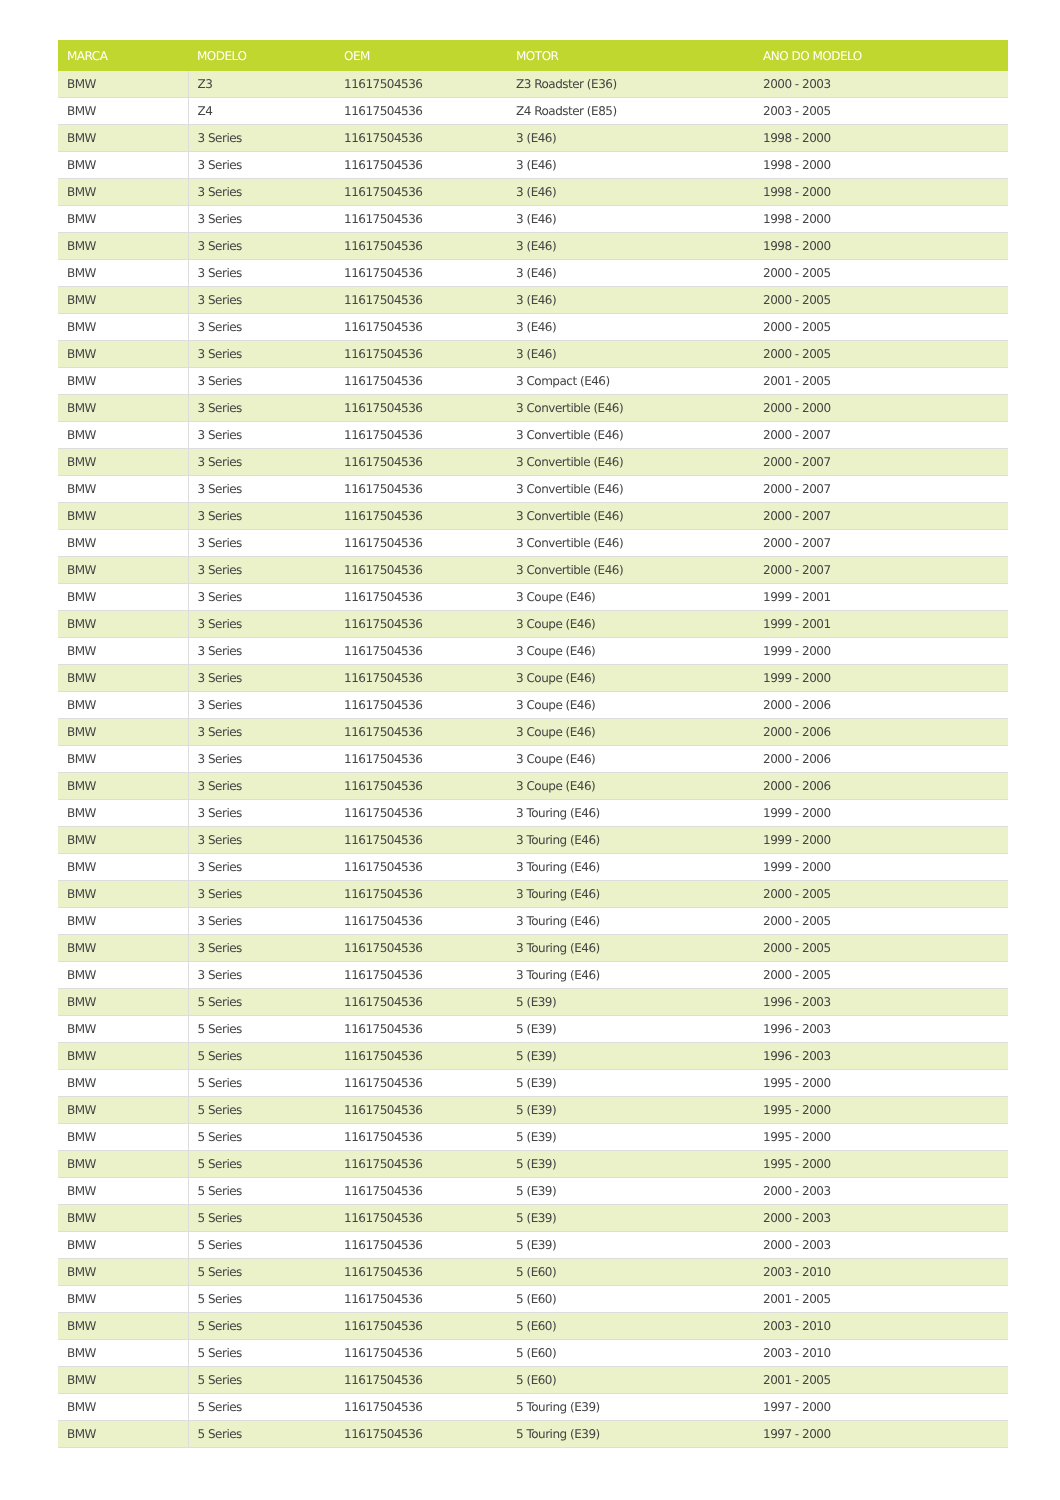| MARCA | MODELO | OEM | MOTOR | ANO DO MODELO |
| --- | --- | --- | --- | --- |
| BMW | Z3 | 11617504536 | Z3 Roadster (E36) | 2000 - 2003 |
| BMW | Z4 | 11617504536 | Z4 Roadster (E85) | 2003 - 2005 |
| BMW | 3 Series | 11617504536 | 3 (E46) | 1998 - 2000 |
| BMW | 3 Series | 11617504536 | 3 (E46) | 1998 - 2000 |
| BMW | 3 Series | 11617504536 | 3 (E46) | 1998 - 2000 |
| BMW | 3 Series | 11617504536 | 3 (E46) | 1998 - 2000 |
| BMW | 3 Series | 11617504536 | 3 (E46) | 1998 - 2000 |
| BMW | 3 Series | 11617504536 | 3 (E46) | 2000 - 2005 |
| BMW | 3 Series | 11617504536 | 3 (E46) | 2000 - 2005 |
| BMW | 3 Series | 11617504536 | 3 (E46) | 2000 - 2005 |
| BMW | 3 Series | 11617504536 | 3 (E46) | 2000 - 2005 |
| BMW | 3 Series | 11617504536 | 3 Compact (E46) | 2001 - 2005 |
| BMW | 3 Series | 11617504536 | 3 Convertible (E46) | 2000 - 2000 |
| BMW | 3 Series | 11617504536 | 3 Convertible (E46) | 2000 - 2007 |
| BMW | 3 Series | 11617504536 | 3 Convertible (E46) | 2000 - 2007 |
| BMW | 3 Series | 11617504536 | 3 Convertible (E46) | 2000 - 2007 |
| BMW | 3 Series | 11617504536 | 3 Convertible (E46) | 2000 - 2007 |
| BMW | 3 Series | 11617504536 | 3 Convertible (E46) | 2000 - 2007 |
| BMW | 3 Series | 11617504536 | 3 Convertible (E46) | 2000 - 2007 |
| BMW | 3 Series | 11617504536 | 3 Coupe (E46) | 1999 - 2001 |
| BMW | 3 Series | 11617504536 | 3 Coupe (E46) | 1999 - 2001 |
| BMW | 3 Series | 11617504536 | 3 Coupe (E46) | 1999 - 2000 |
| BMW | 3 Series | 11617504536 | 3 Coupe (E46) | 1999 - 2000 |
| BMW | 3 Series | 11617504536 | 3 Coupe (E46) | 2000 - 2006 |
| BMW | 3 Series | 11617504536 | 3 Coupe (E46) | 2000 - 2006 |
| BMW | 3 Series | 11617504536 | 3 Coupe (E46) | 2000 - 2006 |
| BMW | 3 Series | 11617504536 | 3 Coupe (E46) | 2000 - 2006 |
| BMW | 3 Series | 11617504536 | 3 Touring (E46) | 1999 - 2000 |
| BMW | 3 Series | 11617504536 | 3 Touring (E46) | 1999 - 2000 |
| BMW | 3 Series | 11617504536 | 3 Touring (E46) | 1999 - 2000 |
| BMW | 3 Series | 11617504536 | 3 Touring (E46) | 2000 - 2005 |
| BMW | 3 Series | 11617504536 | 3 Touring (E46) | 2000 - 2005 |
| BMW | 3 Series | 11617504536 | 3 Touring (E46) | 2000 - 2005 |
| BMW | 3 Series | 11617504536 | 3 Touring (E46) | 2000 - 2005 |
| BMW | 5 Series | 11617504536 | 5 (E39) | 1996 - 2003 |
| BMW | 5 Series | 11617504536 | 5 (E39) | 1996 - 2003 |
| BMW | 5 Series | 11617504536 | 5 (E39) | 1996 - 2003 |
| BMW | 5 Series | 11617504536 | 5 (E39) | 1995 - 2000 |
| BMW | 5 Series | 11617504536 | 5 (E39) | 1995 - 2000 |
| BMW | 5 Series | 11617504536 | 5 (E39) | 1995 - 2000 |
| BMW | 5 Series | 11617504536 | 5 (E39) | 1995 - 2000 |
| BMW | 5 Series | 11617504536 | 5 (E39) | 2000 - 2003 |
| BMW | 5 Series | 11617504536 | 5 (E39) | 2000 - 2003 |
| BMW | 5 Series | 11617504536 | 5 (E39) | 2000 - 2003 |
| BMW | 5 Series | 11617504536 | 5 (E60) | 2003 - 2010 |
| BMW | 5 Series | 11617504536 | 5 (E60) | 2001 - 2005 |
| BMW | 5 Series | 11617504536 | 5 (E60) | 2003 - 2010 |
| BMW | 5 Series | 11617504536 | 5 (E60) | 2003 - 2010 |
| BMW | 5 Series | 11617504536 | 5 (E60) | 2001 - 2005 |
| BMW | 5 Series | 11617504536 | 5 Touring (E39) | 1997 - 2000 |
| BMW | 5 Series | 11617504536 | 5 Touring (E39) | 1997 - 2000 |